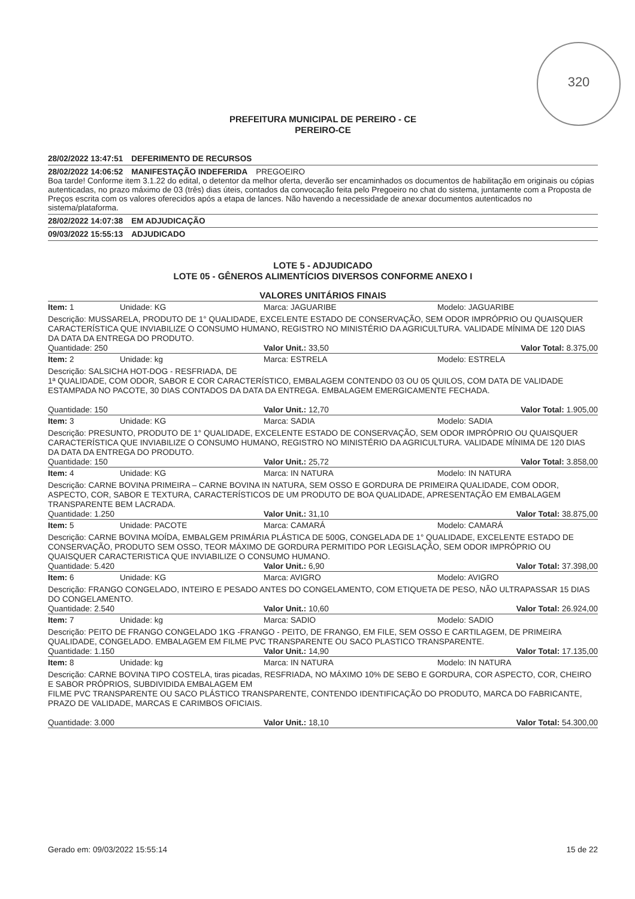320
PREFEITURA MUNICIPAL DE PEREIRO - CE
PEREIRO-CE
28/02/2022 13:47:51 DEFERIMENTO DE RECURSOS
28/02/2022 14:06:52 MANIFESTAÇÃO INDEFERIDA PREGOEIRO
Boa tarde! Conforme item 3.1.22 do edital, o detentor da melhor oferta, deverão ser encaminhados os documentos de habilitação em originais ou cópias autenticadas, no prazo máximo de 03 (três) dias úteis, contados da convocação feita pelo Pregoeiro no chat do sistema, juntamente com a Proposta de Preços escrita com os valores oferecidos após a etapa de lances. Não havendo a necessidade de anexar documentos autenticados no sistema/plataforma.
28/02/2022 14:07:38 EM ADJUDICAÇÃO
09/03/2022 15:55:13 ADJUDICADO
LOTE 5 - ADJUDICADO
LOTE 05 - GÊNEROS ALIMENTÍCIOS DIVERSOS CONFORME ANEXO I
VALORES UNITÁRIOS FINAIS
| Item: 1 | Unidade: KG | Marca: JAGUARIBE | Modelo: JAGUARIBE |
| Descrição: MUSSARELA, PRODUTO DE 1° QUALIDADE, EXCELENTE ESTADO DE CONSERVAÇÃO, SEM ODOR IMPRÓPRIO OU QUAISQUER CARACTERÍSTICA QUE INVIABILIZE O CONSUMO HUMANO, REGISTRO NO MINISTÉRIO DA AGRICULTURA. VALIDADE MÍNIMA DE 120 DIAS DA DATA DA ENTREGA DO PRODUTO. | | | |
| Quantidade: 250 | | Valor Unit.: 33,50 | Valor Total: 8.375,00 |
| Item: 2 | Unidade: kg | Marca: ESTRELA | Modelo: ESTRELA |
| Descrição: SALSICHA HOT-DOG - RESFRIADA, DE 1ª QUALIDADE, COM ODOR, SABOR E COR CARACTERÍSTICO, EMBALAGEM CONTENDO 03 OU 05 QUILOS, COM DATA DE VALIDADE ESTAMPADA NO PACOTE, 30 DIAS CONTADOS DA DATA DA ENTREGA. EMBALAGEM EMERGICAMENTE FECHADA. | | | |
| Quantidade: 150 | | Valor Unit.: 12,70 | Valor Total: 1.905,00 |
| Item: 3 | Unidade: KG | Marca: SADIA | Modelo: SADIA |
| Descrição: PRESUNTO, PRODUTO DE 1° QUALIDADE, EXCELENTE ESTADO DE CONSERVAÇÃO, SEM ODOR IMPRÓPRIO OU QUAISQUER CARACTERÍSTICA QUE INVIABILIZE O CONSUMO HUMANO, REGISTRO NO MINISTÉRIO DA AGRICULTURA. VALIDADE MÍNIMA DE 120 DIAS DA DATA DA ENTREGA DO PRODUTO. | | | |
| Quantidade: 150 | | Valor Unit.: 25,72 | Valor Total: 3.858,00 |
| Item: 4 | Unidade: KG | Marca: IN NATURA | Modelo: IN NATURA |
| Descrição: CARNE BOVINA PRIMEIRA – CARNE BOVINA IN NATURA, SEM OSSO E GORDURA DE PRIMEIRA QUALIDADE, COM ODOR, ASPECTO, COR, SABOR E TEXTURA, CARACTERÍSTICOS DE UM PRODUTO DE BOA QUALIDADE, APRESENTAÇÃO EM EMBALAGEM TRANSPARENTE BEM LACRADA. | | | |
| Quantidade: 1.250 | | Valor Unit.: 31,10 | Valor Total: 38.875,00 |
| Item: 5 | Unidade: PACOTE | Marca: CAMARÁ | Modelo: CAMARÁ |
| Descrição: CARNE BOVINA MOÍDA, EMBALGEM PRIMÁRIA PLÁSTICA DE 500G, CONGELADA DE 1° QUALIDADE, EXCELENTE ESTADO DE CONSERVAÇÃO, PRODUTO SEM OSSO, TEOR MÁXIMO DE GORDURA PERMITIDO POR LEGISLAÇÃO, SEM ODOR IMPRÓPRIO OU QUAISQUER CARACTERISTICA QUE INVIABILIZE O CONSUMO HUMANO. | | | |
| Quantidade: 5.420 | | Valor Unit.: 6,90 | Valor Total: 37.398,00 |
| Item: 6 | Unidade: KG | Marca: AVIGRO | Modelo: AVIGRO |
| Descrição: FRANGO CONGELADO, INTEIRO E PESADO ANTES DO CONGELAMENTO, COM ETIQUETA DE PESO, NÃO ULTRAPASSAR 15 DIAS DO CONGELAMENTO. | | | |
| Quantidade: 2.540 | | Valor Unit.: 10,60 | Valor Total: 26.924,00 |
| Item: 7 | Unidade: kg | Marca: SADIO | Modelo: SADIO |
| Descrição: PEITO DE FRANGO CONGELADO 1KG -FRANGO - PEITO, DE FRANGO, EM FILE, SEM OSSO E CARTILAGEM, DE PRIMEIRA QUALIDADE, CONGELADO. EMBALAGEM EM FILME PVC TRANSPARENTE OU SACO PLASTICO TRANSPARENTE. | | | |
| Quantidade: 1.150 | | Valor Unit.: 14,90 | Valor Total: 17.135,00 |
| Item: 8 | Unidade: kg | Marca: IN NATURA | Modelo: IN NATURA |
| Descrição: CARNE BOVINA TIPO COSTELA, tiras picadas, RESFRIADA, NO MÁXIMO 10% DE SEBO E GORDURA, COR ASPECTO, COR, CHEIRO E SABOR PRÓPRIOS, SUBDIVIDIDA EMBALAGEM EM FILME PVC TRANSPARENTE OU SACO PLÁSTICO TRANSPARENTE, CONTENDO IDENTIFICAÇÃO DO PRODUTO, MARCA DO FABRICANTE, PRAZO DE VALIDADE, MARCAS E CARIMBOS OFICIAIS. | | | |
| Quantidade: 3.000 | | Valor Unit.: 18,10 | Valor Total: 54.300,00 |
Gerado em: 09/03/2022 15:55:14 15 de 22